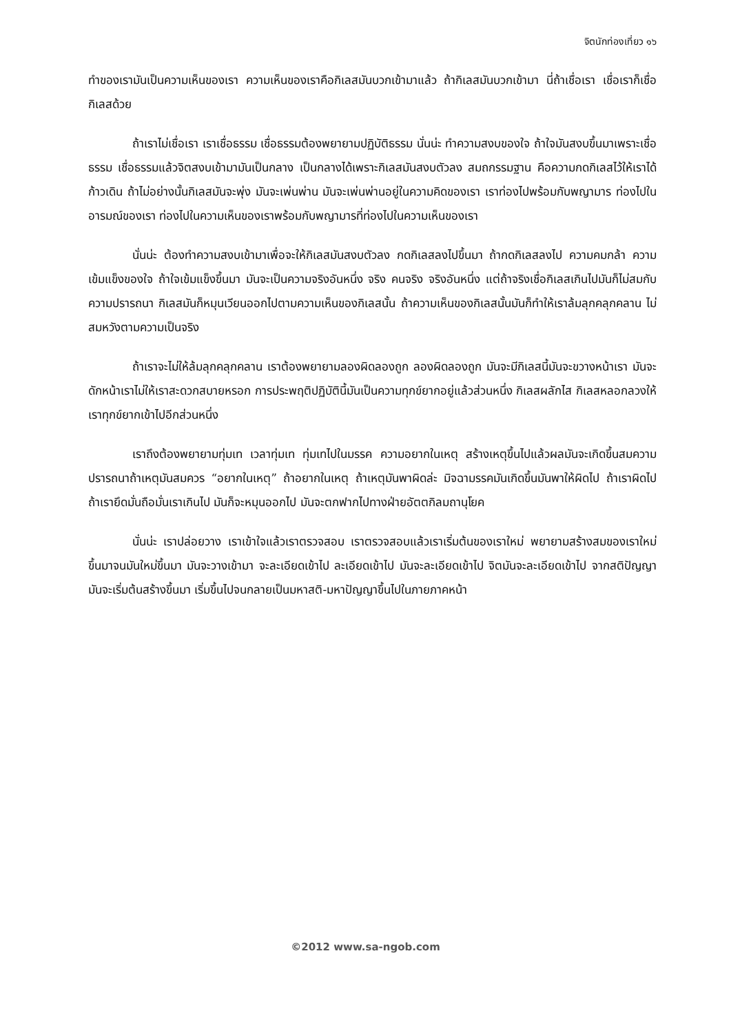จิตนักท่องเที่ยว ๑๖
ทำของเรามันเป็นความเห็นของเรา ความเห็นของเราคือกิเลสมันบวกเข้ามาแล้ว ถ้ากิเลสมันบวกเข้ามา นี่ถ้าเชื่อเรา เชื่อเราก็เชื่อกิเลสด้วย
ถ้าเราไม่เชื่อเรา เราเชื่อธรรม เชื่อธรรมต้องพยายามปฏิบัติธรรม นั่นน่ะ ทำความสงบของใจ ถ้าใจมันสงบขึ้นมาเพราะเชื่อธรรม เชื่อธรรมแล้วจิตสงบเข้ามามันเป็นกลาง เป็นกลางได้เพราะกิเลสมันสงบตัวลง สมถกรรมฐาน คือความกดกิเลสไว้ให้เราได้ก้าวเดิน ถ้าไม่อย่างนั้นกิเลสมันจะพุ่ง มันจะเพ่นพ่าน มันจะเพ่นพ่านอยู่ในความคิดของเรา เราท่องไปพร้อมกับพญามาร ท่องไปในอารมณ์ของเรา ท่องไปในความเห็นของเราพร้อมกับพญามารที่ท่องไปในความเห็นของเรา
นั่นน่ะ ต้องทำความสงบเข้ามาเพื่อจะให้กิเลสมันสงบตัวลง กดกิเลสลงไปขึ้นมา ถ้ากดกิเลสลงไป ความคมกล้า ความเข้มแข็งของใจ ถ้าใจเข้มแข็งขึ้นมา มันจะเป็นความจริงอันหนึ่ง จริง คนจริง จริงอันหนึ่ง แต่ถ้าจริงเชื่อกิเลสเกินไปมันก็ไม่สมกับความปรารถนา กิเลสมันก็หมุนเวียนออกไปตามความเห็นของกิเลสนั้น ถ้าความเห็นของกิเลสนั้นมันก็ทำให้เราล้มลุกคลุกคลาน ไม่สมหวังตามความเป็นจริง
ถ้าเราจะไม่ให้ล้มลุกคลุกคลาน เราต้องพยายามลองผิดลองถูก ลองผิดลองถูก มันจะมีกิเลสนี้มันจะขวางหน้าเรา มันจะดักหน้าเราไม่ให้เราสะดวกสบายหรอก การประพฤติปฏิบัตินี้มันเป็นความทุกข์ยากอยู่แล้วส่วนหนึ่ง กิเลสผลักไส กิเลสหลอกลวงให้เราทุกข์ยากเข้าไปอีกส่วนหนึ่ง
เราถึงต้องพยายามทุ่มเท เวลาทุ่มเท ทุ่มเทไปในมรรค ความอยากในเหตุ สร้างเหตุขึ้นไปแล้วผลมันจะเกิดขึ้นสมความปรารถนาถ้าเหตุมันสมควร “อยากในเหตุ” ถ้าอยากในเหตุ ถ้าเหตุมันพาผิดล่ะ มิจฉามรรคมันเกิดขึ้นมันพาให้ผิดไป ถ้าเราผิดไป ถ้าเรายึดมั่นถือมั่นเราเกินไป มันก็จะหมุนออกไป มันจะตกฟากไปทางฝ่ายอัตตกิลมถานุโยค
นั่นน่ะ เราปล่อยวาง เราเข้าใจแล้วเราตรวจสอบ เราตรวจสอบแล้วเราเริ่มต้นของเราใหม่ พยายามสร้างสมของเราใหม่ขึ้นมาจนมันใหม่ขึ้นมา มันจะวางเข้ามา จะละเอียดเข้าไป ละเอียดเข้าไป มันจะละเอียดเข้าไป จิตมันจะละเอียดเข้าไป จากสติปัญญา มันจะเริ่มต้นสร้างขึ้นมา เริ่มขึ้นไปจนกลายเป็นมหาสติ-มหาปัญญาขึ้นไปในภายภาคหน้า
©2012 www.sa-ngob.com